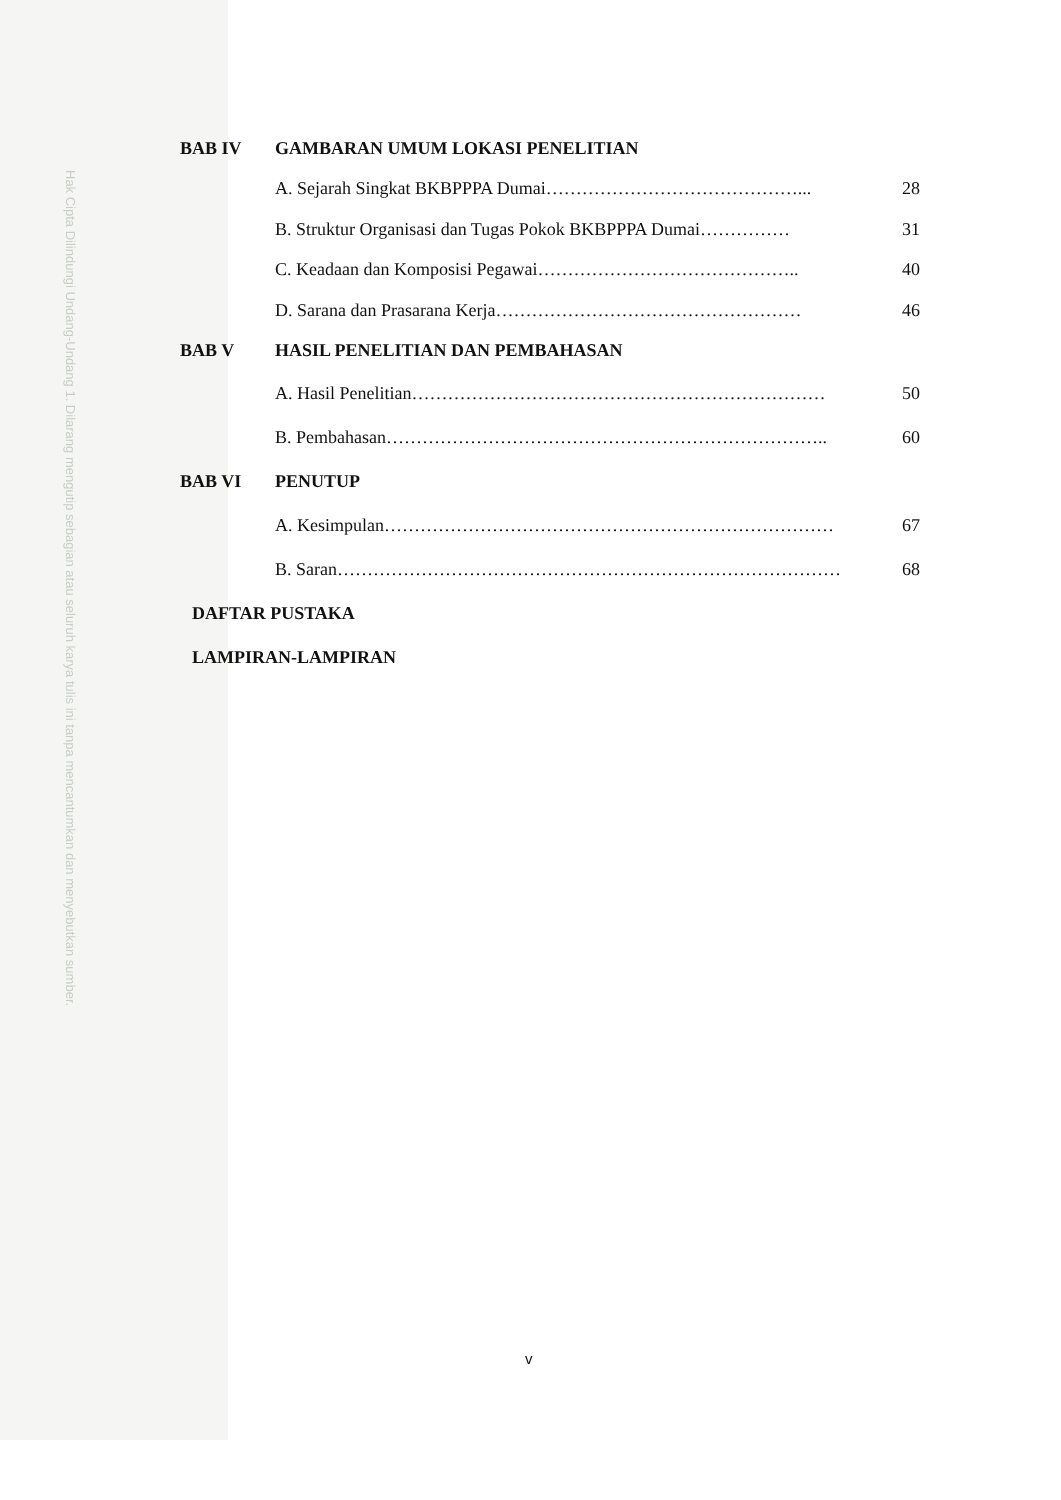Hak Cipta Dilindungi Undang-Undang 1. Dilarang mengutip sebagian atau seluruh karya tulis ini tanpa mencantumkan dan menyebutkan sumber.
BAB IV GAMBARAN UMUM LOKASI PENELITIAN
A. Sejarah Singkat BKBPPPA Dumai……………………………………... 28
B. Struktur Organisasi dan Tugas Pokok BKBPPPA Dumai…………… 31
C. Keadaan dan Komposisi Pegawai…………………………………….. 40
D. Sarana dan Prasarana Kerja…………………………………………… 46
BAB V HASIL PENELITIAN DAN PEMBAHASAN
A. Hasil Penelitian…………………………………………………………… 50
B. Pembahasan……………………………………………………………….. 60
BAB VI PENUTUP
A. Kesimpulan………………………………………………………………… 67
B. Saran………………………………………………………………………… 68
DAFTAR PUSTAKA
LAMPIRAN-LAMPIRAN
v